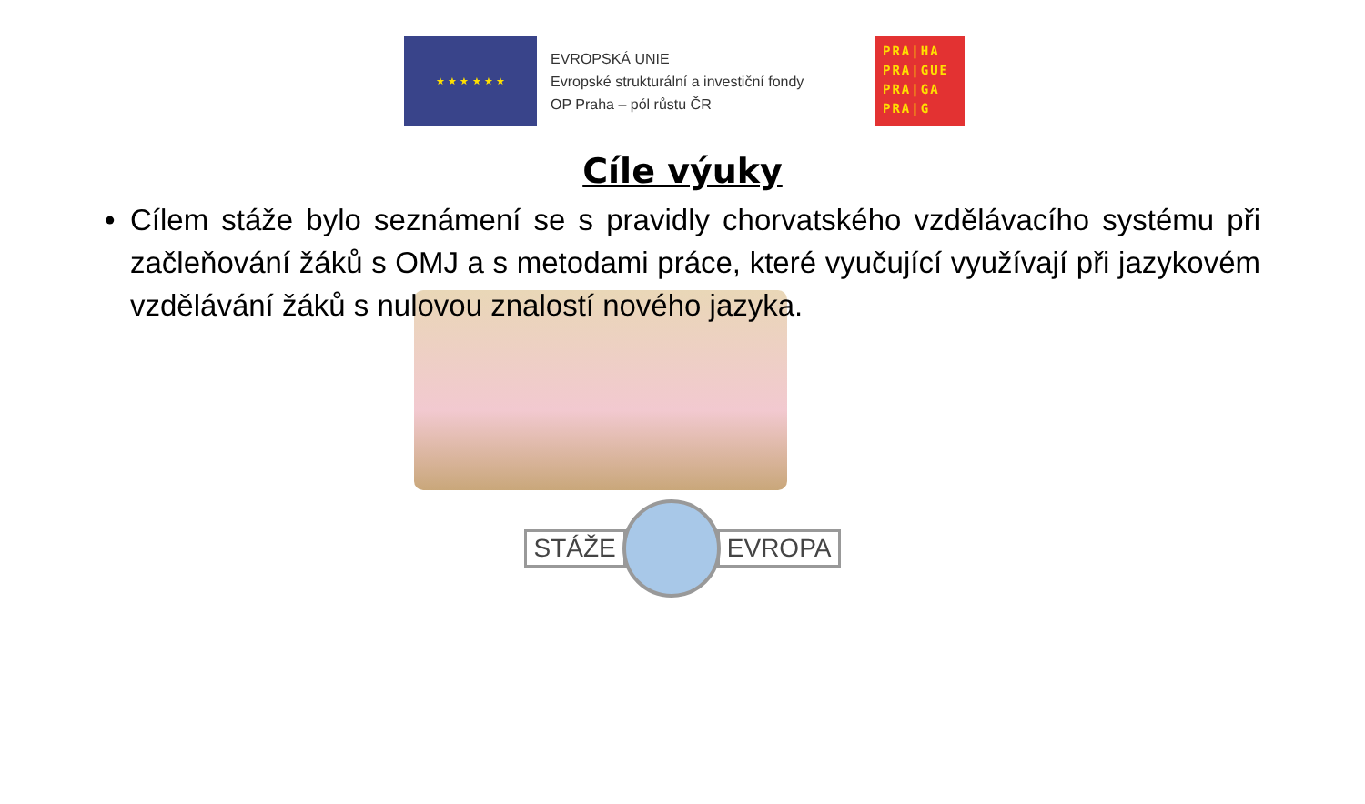★ ★ ★ ★ ★ ★
EVROPSKÁ UNIE
Evropské strukturální a investiční fondy
OP Praha – pól růstu ČR
PRA|HA
PRA|GUE
PRA|GA
PRA|G
Cíle výuky
• Cílem stáže bylo seznámení se s pravidly chorvatského vzdělávacího systému při začleňování žáků s OMJ a s metodami práce, které vyučující využívají při jazykovém vzdělávání žáků s nulovou znalostí nového jazyka.
STÁŽE EVROPA